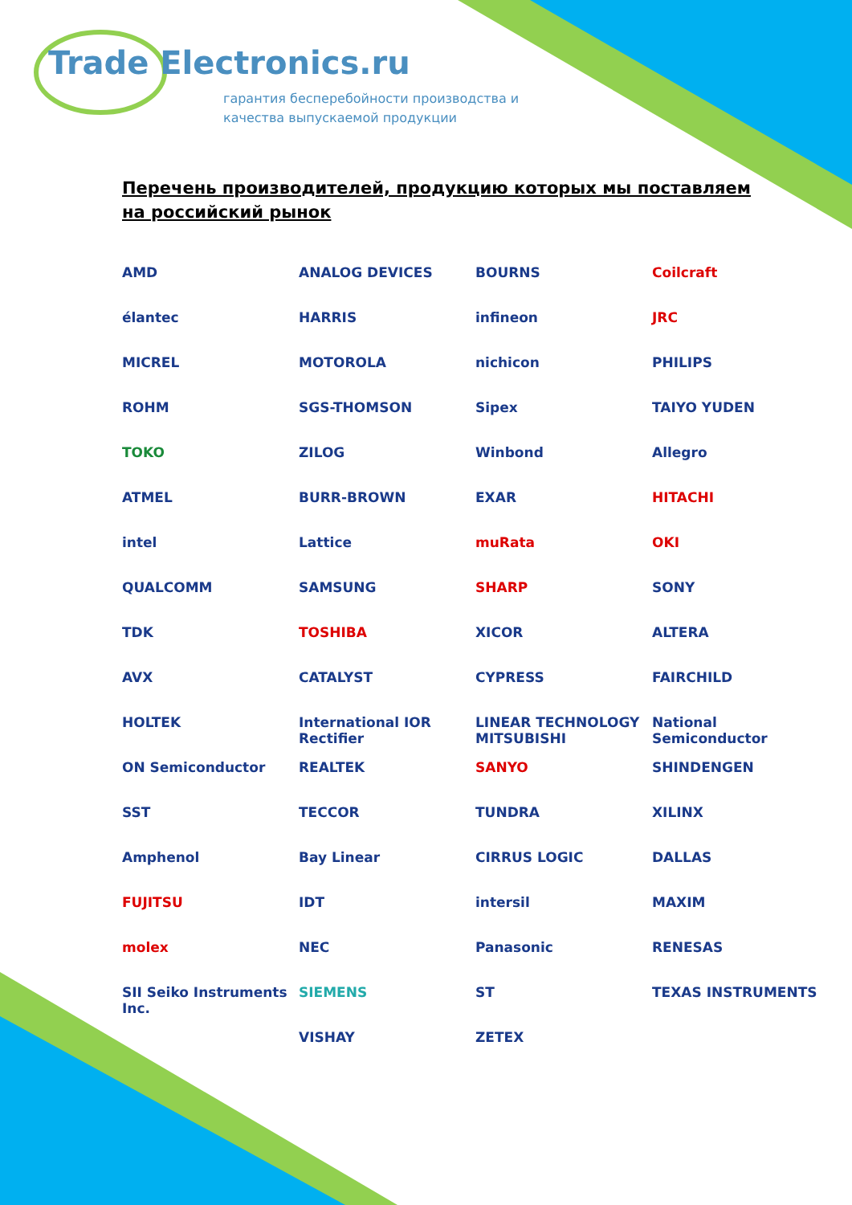Trade Electronics.ru
гарантия бесперебойности производства и
качества выпускаемой продукции
Перечень производителей, продукцию которых мы поставляем на российский рынок
AMD
ANALOG DEVICES
BOURNS
Coilcraft
élantec
HARRIS
infineon
JRC
MICREL
MOTOROLA
nichicon
PHILIPS
ROHM
SGS-THOMSON
Sipex
TAIYO YUDEN
TOKO
ZILOG
Winbond
Allegro
ATMEL
BURR-BROWN
EXAR
HITACHI
intel
Lattice
muRata
OKI
QUALCOMM
SAMSUNG
SHARP
SONY
TDK
TOSHIBA
XICOR
ALTERA
AVX
CATALYST
CYPRESS
FAIRCHILD
HOLTEK
International IOR Rectifier
LINEAR TECHNOLOGY MITSUBISHI
National Semiconductor
ON Semiconductor
REALTEK
SANYO
SHINDENGEN
SST
TECCOR
TUNDRA
XILINX
Amphenol
Bay Linear
CIRRUS LOGIC
DALLAS
FUJITSU
IDT
intersil
MAXIM
molex
NEC
Panasonic
RENESAS
SII Seiko Instruments Inc.
SIEMENS
ST
TEXAS INSTRUMENTS
VISHAY
ZETEX